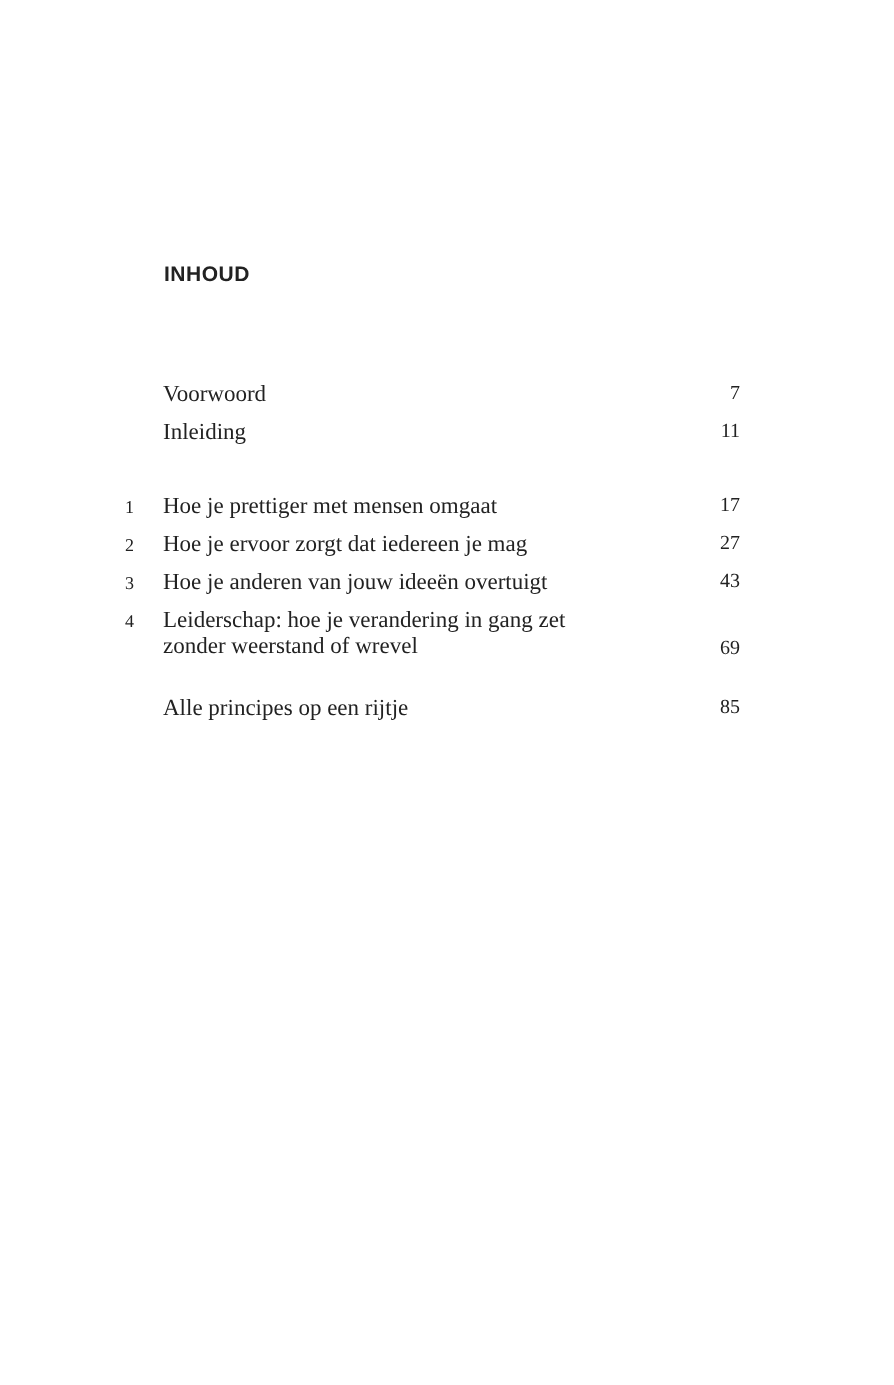INHOUD
| | Voorwoord | 7 |
| | Inleiding | 11 |
| 1 | Hoe je prettiger met mensen omgaat | 17 |
| 2 | Hoe je ervoor zorgt dat iedereen je mag | 27 |
| 3 | Hoe je anderen van jouw ideeën overtuigt | 43 |
| 4 | Leiderschap: hoe je verandering in gang zet zonder weerstand of wrevel | 69 |
| | Alle principes op een rijtje | 85 |